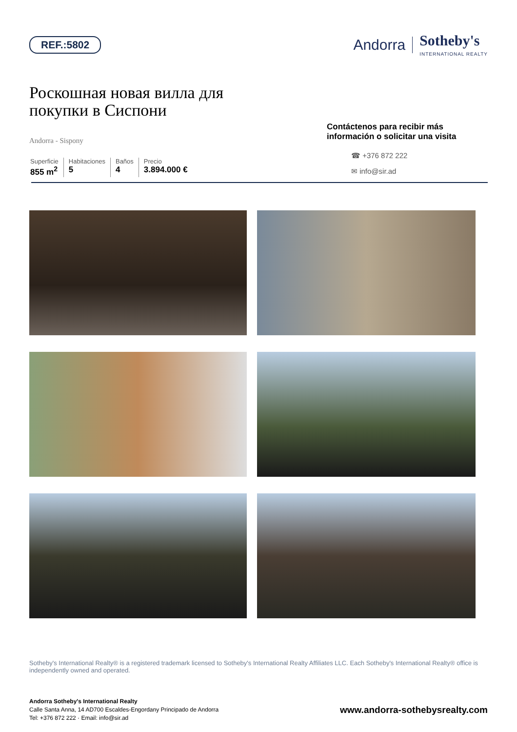REF.:5802
Andorra Sotheby's
INTERNATIONAL REALTY
Роскошная новая вилла для
покупки в Сиспони
Andorra - Sispony
Superficie
855 m<sup>2</sup>
Habitaciones
5
Baños
4
Precio
3.894.000 €
Contáctenos para recibir más información o solicitar una visita
☎ +376 872 222
✉ info@sir.ad
Sotheby's International Realty® is a registered trademark licensed to Sotheby's International Realty Affiliates LLC. Each Sotheby's International Realty® office is independently owned and operated.
Andorra Sotheby's International Realty
Calle Santa Anna, 14 AD700 Escaldes-Engordany Principado de Andorra
Tel: +376 872 222 · Email: info@sir.ad
www.andorra-sothebysrealty.com